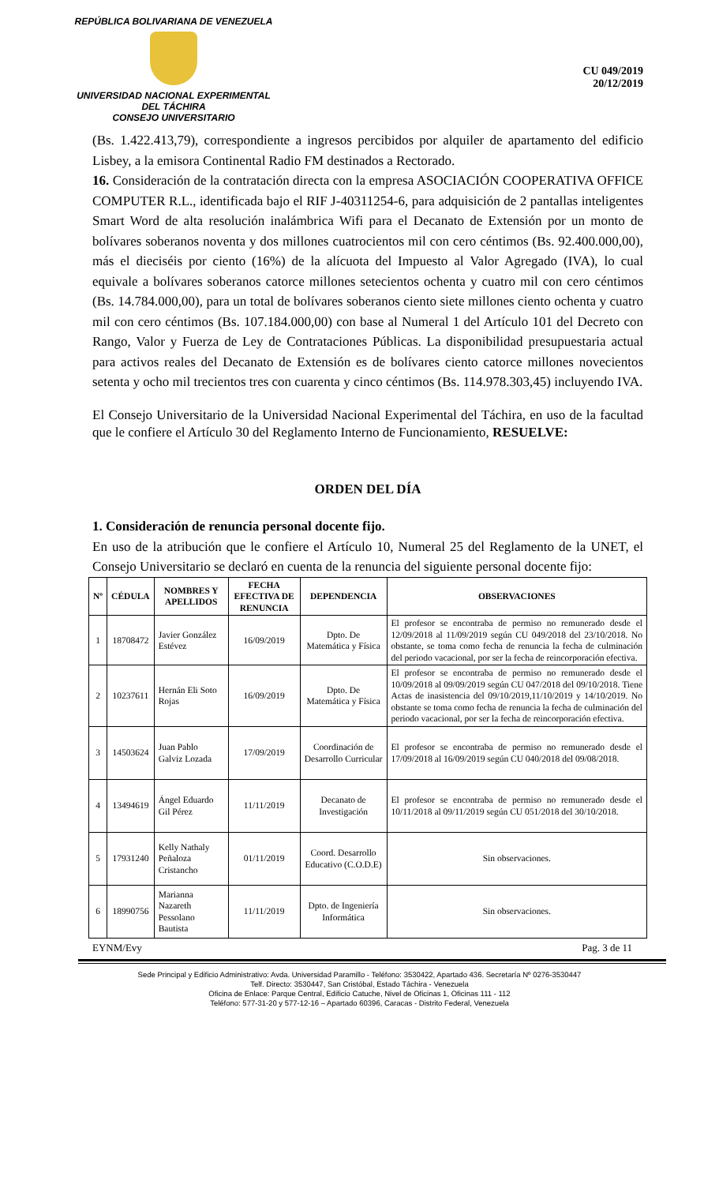REPÚBLICA BOLIVARIANA DE VENEZUELA
UNIVERSIDAD NACIONAL EXPERIMENTAL
DEL TÁCHIRA
CONSEJO UNIVERSITARIO
CU 049/2019
20/12/2019
(Bs. 1.422.413,79), correspondiente a ingresos percibidos por alquiler de apartamento del edificio Lisbey, a la emisora Continental Radio FM destinados a Rectorado.
16. Consideración de la contratación directa con la empresa ASOCIACIÓN COOPERATIVA OFFICE COMPUTER R.L., identificada bajo el RIF J-40311254-6, para adquisición de 2 pantallas inteligentes Smart Word de alta resolución inalámbrica Wifi para el Decanato de Extensión por un monto de bolívares soberanos noventa y dos millones cuatrocientos mil con cero céntimos (Bs. 92.400.000,00), más el dieciséis por ciento (16%) de la alícuota del Impuesto al Valor Agregado (IVA), lo cual equivale a bolívares soberanos catorce millones setecientos ochenta y cuatro mil con cero céntimos (Bs. 14.784.000,00), para un total de bolívares soberanos ciento siete millones ciento ochenta y cuatro mil con cero céntimos (Bs. 107.184.000,00) con base al Numeral 1 del Artículo 101 del Decreto con Rango, Valor y Fuerza de Ley de Contrataciones Públicas. La disponibilidad presupuestaria actual para activos reales del Decanato de Extensión es de bolívares ciento catorce millones novecientos setenta y ocho mil trecientos tres con cuarenta y cinco céntimos (Bs. 114.978.303,45) incluyendo IVA.
El Consejo Universitario de la Universidad Nacional Experimental del Táchira, en uso de la facultad que le confiere el Artículo 30 del Reglamento Interno de Funcionamiento, RESUELVE:
ORDEN DEL DÍA
1. Consideración de renuncia personal docente fijo.
En uso de la atribución que le confiere el Artículo 10, Numeral 25 del Reglamento de la UNET, el Consejo Universitario se declaró en cuenta de la renuncia del siguiente personal docente fijo:
| Nº | CÉDULA | NOMBRES Y APELLIDOS | FECHA EFECTIVA DE RENUNCIA | DEPENDENCIA | OBSERVACIONES |
| --- | --- | --- | --- | --- | --- |
| 1 | 18708472 | Javier González Estévez | 16/09/2019 | Dpto. De Matemática y Física | El profesor se encontraba de permiso no remunerado desde el 12/09/2018 al 11/09/2019 según CU 049/2018 del 23/10/2018. No obstante, se toma como fecha de renuncia la fecha de culminación del periodo vacacional, por ser la fecha de reincorporación efectiva. |
| 2 | 10237611 | Hernán Eli Soto Rojas | 16/09/2019 | Dpto. De Matemática y Física | El profesor se encontraba de permiso no remunerado desde el 10/09/2018 al 09/09/2019 según CU 047/2018 del 09/10/2018. Tiene Actas de inasistencia del 09/10/2019,11/10/2019 y 14/10/2019. No obstante se toma como fecha de renuncia la fecha de culminación del periodo vacacional, por ser la fecha de reincorporación efectiva. |
| 3 | 14503624 | Juan Pablo Galviz Lozada | 17/09/2019 | Coordinación de Desarrollo Curricular | El profesor se encontraba de permiso no remunerado desde el 17/09/2018 al 16/09/2019 según CU 040/2018 del 09/08/2018. |
| 4 | 13494619 | Ángel Eduardo Gil Pérez | 11/11/2019 | Decanato de Investigación | El profesor se encontraba de permiso no remunerado desde el 10/11/2018 al 09/11/2019 según CU 051/2018 del 30/10/2018. |
| 5 | 17931240 | Kelly Nathaly Peñaloza Cristancho | 01/11/2019 | Coord. Desarrollo Educativo (C.O.D.E) | Sin observaciones. |
| 6 | 18990756 | Marianna Nazareth Pessolano Bautista | 11/11/2019 | Dpto. de Ingeniería Informática | Sin observaciones. |
EYNM/Evy Pag. 3 de 11
Sede Principal y Edificio Administrativo: Avda. Universidad Paramillo - Teléfono: 3530422, Apartado 436. Secretaría Nº 0276-3530447
Telf. Directo: 3530447, San Cristóbal, Estado Táchira - Venezuela
Oficina de Enlace: Parque Central, Edificio Catuche, Nivel de Oficinas 1, Oficinas 111 - 112
Teléfono: 577-31-20 y 577-12-16 – Apartado 60396, Caracas - Distrito Federal, Venezuela